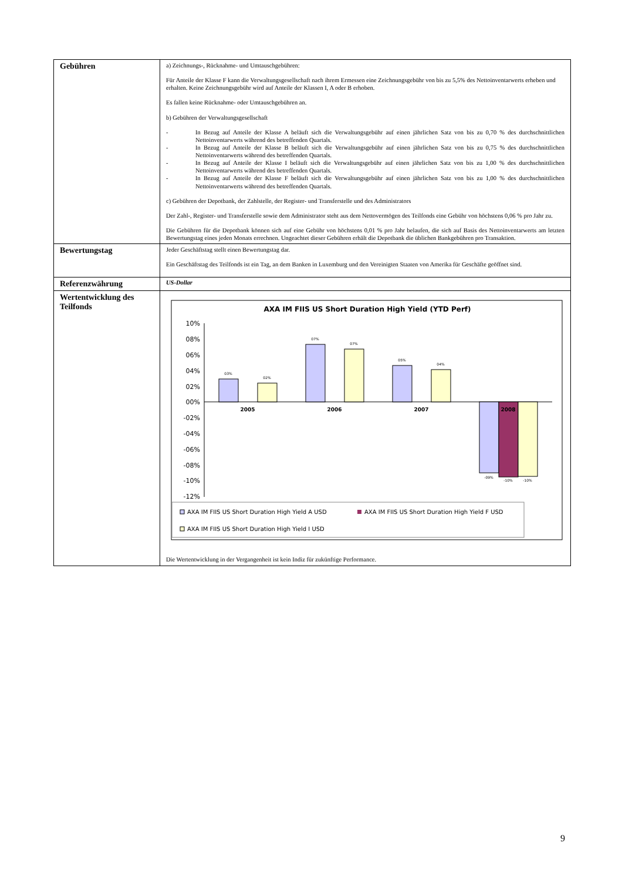| Gebühren | a) Zeichnungs-, Rücknahme- und Umtauschgebühren: Für Anteile der Klasse F kann die Verwaltungsgesellschaft nach ihrem Ermessen eine Zeichnungsgebühr von bis zu 5,5% des Nettoinventarwerts erheben und erhalten. Keine Zeichnungsgebühr wird auf Anteile der Klassen I, A oder B erhoben. Es fallen keine Rücknahme- oder Umtauschgebühren an. b) Gebühren der Verwaltungsgesellschaft - In Bezug auf Anteile der Klasse A beläuft sich die Verwaltungsgebühr auf einen jährlichen Satz von bis zu 0,70 % des durchschnittlichen Nettoinventarwerts während des betreffenden Quartals. - In Bezug auf Anteile der Klasse B beläuft sich die Verwaltungsgebühr auf einen jährlichen Satz von bis zu 0,75 % des durchschnittlichen Nettoinventarwerts während des betreffenden Quartals. - In Bezug auf Anteile der Klasse I beläuft sich die Verwaltungsgebühr auf einen jährlichen Satz von bis zu 1,00 % des durchschnittlichen Nettoinventarwerts während des betreffenden Quartals. - In Bezug auf Anteile der Klasse F beläuft sich die Verwaltungsgebühr auf einen jährlichen Satz von bis zu 1,00 % des durchschnittlichen Nettoinventarwerts während des betreffenden Quartals. c) Gebühren der Depotbank, der Zahlstelle, der Register- und Transferstelle und des Administrators Der Zahl-, Register- und Transferstelle sowie dem Administrator steht aus dem Nettovermögen des Teilfonds eine Gebühr von höchstens 0,06 % pro Jahr zu. Die Gebühren für die Depotbank können sich auf eine Gebühr von höchstens 0,01 % pro Jahr belaufen, die sich auf Basis des Nettoinventarwerts am letzten Bewertungstag eines jeden Monats errechnen. Ungeachtet dieser Gebühren erhält die Depotbank die üblichen Bankgebühren pro Transaktion. |
| Bewertungstag | Jeder Geschäftstag stellt einen Bewertungstag dar. Ein Geschäftstag des Teilfonds ist ein Tag, an dem Banken in Luxemburg und den Vereinigten Staaten von Amerika für Geschäfte geöffnet sind. |
| Referenzwährung | US-Dollar |
| Wertentwicklung des Teilfonds | AXA IM FIIS US Short Duration High Yield (YTD Perf) 10% 08% 06% 04% 02% 00% -02% -04% -06% -08% -10% -12% 03% 02% 07% 07% 05% 04% -09% -10% -10% 2005 2006 2007 2008 AXA IM FIIS US Short Duration High Yield A USD AXA IM FIIS US Short Duration High Yield F USD AXA IM FIIS US Short Duration High Yield I USD Die Wertentwicklung in der Vergangenheit ist kein Indiz für zukünftige Performance. |
9